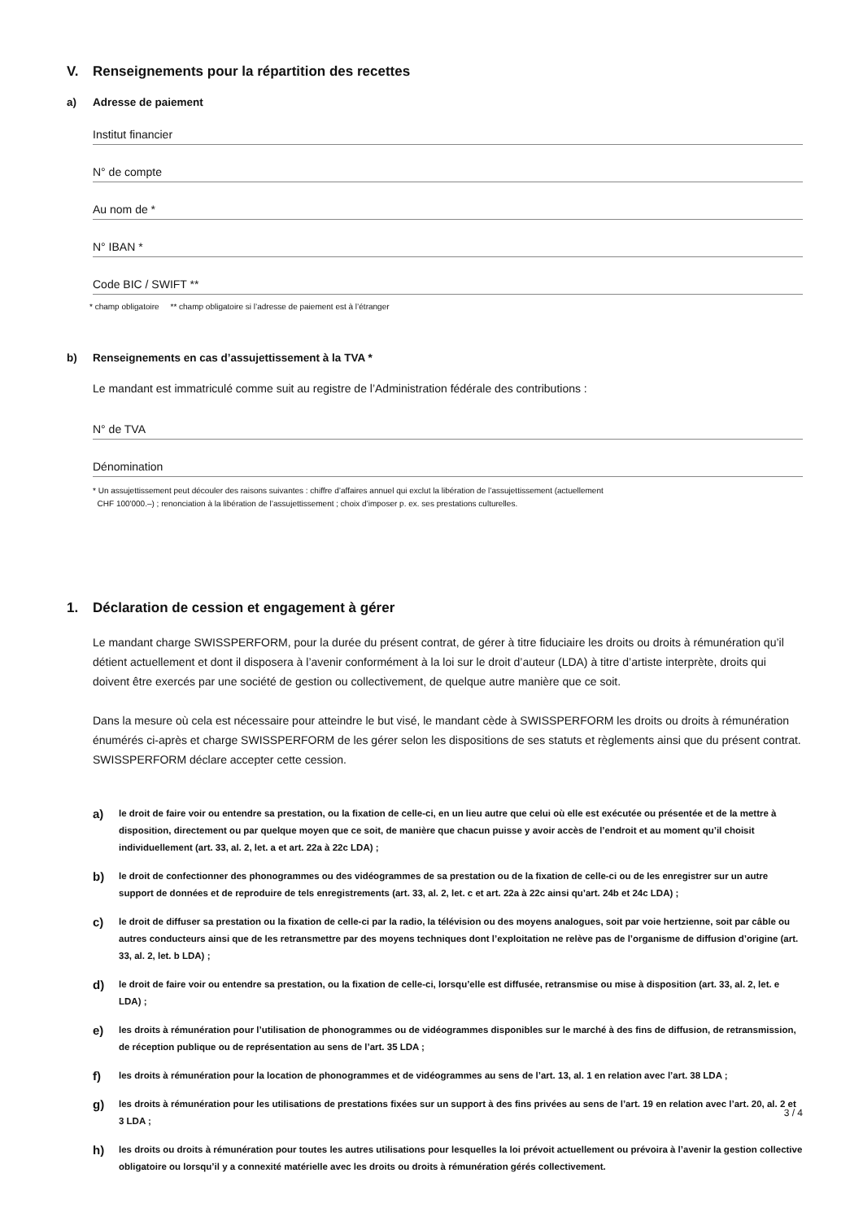V. Renseignements pour la répartition des recettes
a) Adresse de paiement
Institut financier
N° de compte
Au nom de *
N° IBAN *
Code BIC / SWIFT **
* champ obligatoire ** champ obligatoire si l’adresse de paiement est à l’étranger
b) Renseignements en cas d’assujettissement à la TVA *
Le mandant est immatriculé comme suit au registre de l’Administration fédérale des contributions :
N° de TVA
Dénomination
* Un assujettissement peut découler des raisons suivantes : chiffre d’affaires annuel qui exclut la libération de l’assujettissement (actuellement
CHF 100'000.–) ; renonciation à la libération de l’assujettissement ; choix d’imposer p. ex. ses prestations culturelles.
1. Déclaration de cession et engagement à gérer
Le mandant charge SWISSPERFORM, pour la durée du présent contrat, de gérer à titre fiduciaire les droits ou droits à rémunération qu’il détient actuellement et dont il disposera à l’avenir conformément à la loi sur le droit d’auteur (LDA) à titre d’artiste interprète, droits qui doivent être exercés par une société de gestion ou collectivement, de quelque autre manière que ce soit.
Dans la mesure où cela est nécessaire pour atteindre le but visé, le mandant cède à SWISSPERFORM les droits ou droits à rémunération énumérés ci-après et charge SWISSPERFORM de les gérer selon les dispositions de ses statuts et règlements ainsi que du présent contrat. SWISSPERFORM déclare accepter cette cession.
a) le droit de faire voir ou entendre sa prestation, ou la fixation de celle-ci, en un lieu autre que celui où elle est exécutée ou présentée et de la mettre à disposition, directement ou par quelque moyen que ce soit, de manière que chacun puisse y avoir accès de l’endroit et au moment qu’il choisit individuellement (art. 33, al. 2, let. a et art. 22a à 22c LDA) ;
b) le droit de confectionner des phonogrammes ou des vidéogrammes de sa prestation ou de la fixation de celle-ci ou de les enregistrer sur un autre support de données et de reproduire de tels enregistrements (art. 33, al. 2, let. c et art. 22a à 22c ainsi qu’art. 24b et 24c LDA) ;
c) le droit de diffuser sa prestation ou la fixation de celle-ci par la radio, la télévision ou des moyens analogues, soit par voie hertzienne, soit par câble ou autres conducteurs ainsi que de les retransmettre par des moyens techniques dont l’exploitation ne relève pas de l’organisme de diffusion d’origine (art. 33, al. 2, let. b LDA) ;
d) le droit de faire voir ou entendre sa prestation, ou la fixation de celle-ci, lorsqu’elle est diffusée, retransmise ou mise à disposition (art. 33, al. 2, let. e LDA) ;
e) les droits à rémunération pour l’utilisation de phonogrammes ou de vidéogrammes disponibles sur le marché à des fins de diffusion, de retransmission, de réception publique ou de représentation au sens de l’art. 35 LDA ;
f) les droits à rémunération pour la location de phonogrammes et de vidéogrammes au sens de l’art. 13, al. 1 en relation avec l’art. 38 LDA ;
g) les droits à rémunération pour les utilisations de prestations fixées sur un support à des fins privées au sens de l’art. 19 en relation avec l’art. 20, al. 2 et 3 LDA ;
h) les droits ou droits à rémunération pour toutes les autres utilisations pour lesquelles la loi prévoit actuellement ou prévoira à l’avenir la gestion collective obligatoire ou lorsqu’il y a connexité matérielle avec les droits ou droits à rémunération gérés collectivement.
3 / 4